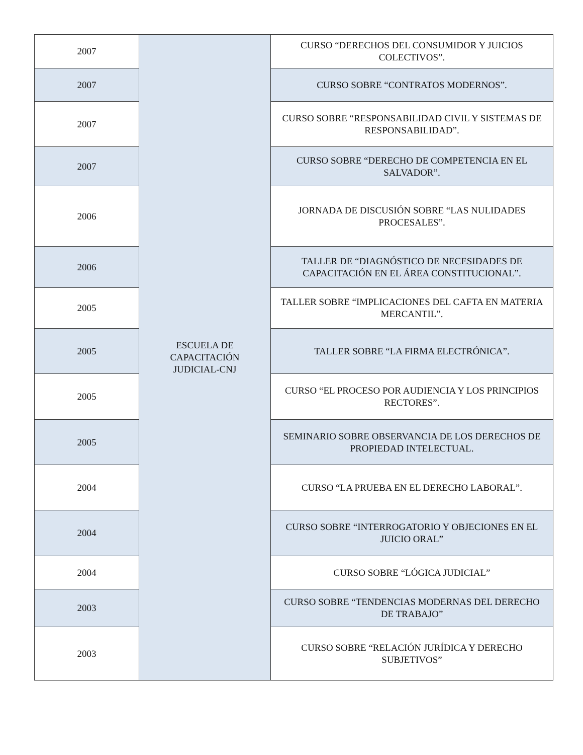| 2007 | ESCUELA DE CAPACITACIÓN JUDICIAL-CNJ | CURSO “DERECHOS DEL CONSUMIDOR Y JUICIOS COLECTIVOS”. |
| 2007 | | CURSO SOBRE “CONTRATOS MODERNOS”. |
| 2007 | | CURSO SOBRE “RESPONSABILIDAD CIVIL Y SISTEMAS DE RESPONSABILIDAD”. |
| 2007 | | CURSO SOBRE “DERECHO DE COMPETENCIA EN EL SALVADOR”. |
| 2006 | | JORNADA DE DISCUSIÓN SOBRE “LAS NULIDADES PROCESALES”. |
| 2006 | | TALLER DE “DIAGNÓSTICO DE NECESIDADES DE CAPACITACIÓN EN EL ÁREA CONSTITUCIONAL”. |
| 2005 | | TALLER SOBRE “IMPLICACIONES DEL CAFTA EN MATERIA MERCANTIL”. |
| 2005 | | TALLER SOBRE “LA FIRMA ELECTRÓNICA”. |
| 2005 | | CURSO “EL PROCESO POR AUDIENCIA Y LOS PRINCIPIOS RECTORES”. |
| 2005 | | SEMINARIO SOBRE OBSERVANCIA DE LOS DERECHOS DE PROPIEDAD INTELECTUAL. |
| 2004 | | CURSO “LA PRUEBA EN EL DERECHO LABORAL”. |
| 2004 | | CURSO SOBRE “INTERROGATORIO Y OBJECIONES EN EL JUICIO ORAL” |
| 2004 | | CURSO SOBRE “LÓGICA JUDICIAL” |
| 2003 | | CURSO SOBRE “TENDENCIAS MODERNAS DEL DERECHO DE TRABAJO” |
| 2003 | | CURSO SOBRE “RELACIÓN JURÍDICA Y DERECHO SUBJETIVOS” |